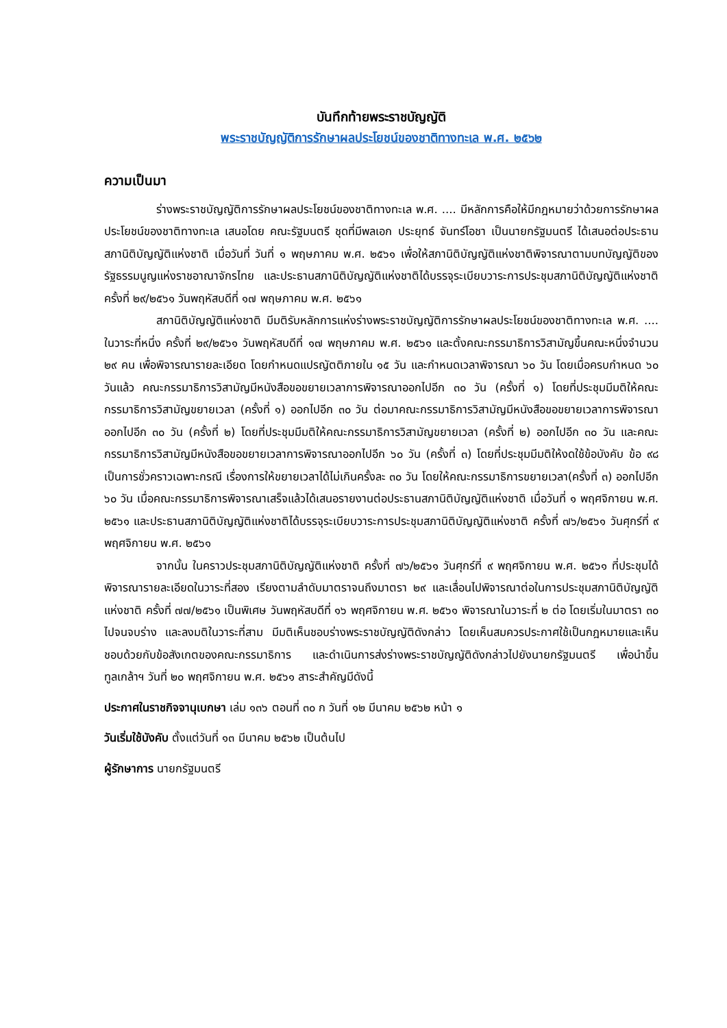บันทึกท้ายพระราชบัญญัติ
พระราชบัญญัติการรักษาผลประโยชน์ของชาติทางทะเล พ.ศ. ๒๕๖๒
ความเป็นมา
ร่างพระราชบัญญัติการรักษาผลประโยชน์ของชาติทางทะเล พ.ศ. .... มีหลักการคือให้มีกฎหมายว่าด้วยการรักษาผลประโยชน์ของชาติทางทะเล เสนอโดย คณะรัฐมนตรี ชุดที่มีพลเอก ประยุทธ์ จันทร์โอชา เป็นนายกรัฐมนตรี ได้เสนอต่อประธานสภานิติบัญญัติแห่งชาติ เมื่อวันที่ วันที่ ๑ พฤษภาคม พ.ศ. ๒๕๖๑ เพื่อให้สภานิติบัญญัติแห่งชาติพิจารณาตามบทบัญญัติของรัฐธรรมนูญแห่งราชอาณาจักรไทย และประธานสภานิติบัญญัติแห่งชาติได้บรรจุระเบียบวาระการประชุมสภานิติบัญญัติแห่งชาติ ครั้งที่ ๒๙/๒๕๖๑ วันพฤหัสบดีที่ ๑๗ พฤษภาคม พ.ศ. ๒๕๖๑
สภานิติบัญญัติแห่งชาติ มีมติรับหลักการแห่งร่างพระราชบัญญัติการรักษาผลประโยชน์ของชาติทางทะเล พ.ศ. .... ในวาระที่หนึ่ง ครั้งที่ ๒๙/๒๕๖๑ วันพฤหัสบดีที่ ๑๗ พฤษภาคม พ.ศ. ๒๕๖๑ และตั้งคณะกรรมาธิการวิสามัญขึ้นคณะหนึ่งจำนวน ๒๙ คน เพื่อพิจารณารายละเอียด โดยกำหนดแปรญัตติภายใน ๑๕ วัน และกำหนดเวลาพิจารณา ๖๐ วัน โดยเมื่อครบกำหนด ๖๐ วันแล้ว คณะกรรมาธิการวิสามัญมีหนังสือขอขยายเวลาการพิจารณาออกไปอีก ๓๐ วัน (ครั้งที่ ๑) โดยที่ประชุมมีมติให้คณะกรรมาธิการวิสามัญขยายเวลา (ครั้งที่ ๑) ออกไปอีก ๓๐ วัน ต่อมาคณะกรรมาธิการวิสามัญมีหนังสือขอขยายเวลาการพิจารณาออกไปอีก ๓๐ วัน (ครั้งที่ ๒) โดยที่ประชุมมีมติให้คณะกรรมาธิการวิสามัญขยายเวลา (ครั้งที่ ๒) ออกไปอีก ๓๐ วัน และคณะกรรมาธิการวิสามัญมีหนังสือขอขยายเวลาการพิจารณาออกไปอีก ๖๐ วัน (ครั้งที่ ๓) โดยที่ประชุมมีมติให้งดใช้ข้อบังคับ ข้อ ๙๘ เป็นการชั่วคราวเฉพาะกรณี เรื่องการให้ขยายเวลาได้ไม่เกินครั้งละ ๓๐ วัน โดยให้คณะกรรมาธิการขยายเวลา(ครั้งที่ ๓) ออกไปอีก ๖๐ วัน เมื่อคณะกรรมาธิการพิจารณาเสร็จแล้วได้เสนอรายงานต่อประธานสภานิติบัญญัติแห่งชาติ เมื่อวันที่ ๑ พฤศจิกายน พ.ศ. ๒๕๖๑ และประธานสภานิติบัญญัติแห่งชาติได้บรรจุระเบียบวาระการประชุมสภานิติบัญญัติแห่งชาติ ครั้งที่ ๗๖/๒๕๖๑ วันศุกร์ที่ ๙ พฤศจิกายน พ.ศ. ๒๕๖๑
จากนั้น ในคราวประชุมสภานิติบัญญัติแห่งชาติ ครั้งที่ ๗๖/๒๕๖๑ วันศุกร์ที่ ๙ พฤศจิกายน พ.ศ. ๒๕๖๑ ที่ประชุมได้พิจารณารายละเอียดในวาระที่สอง เรียงตามลำดับมาตราจนถึงมาตรา ๒๙ และเลื่อนไปพิจารณาต่อในการประชุมสภานิติบัญญัติแห่งชาติ ครั้งที่ ๗๗/๒๕๖๑ เป็นพิเศษ วันพฤหัสบดีที่ ๑๖ พฤศจิกายน พ.ศ. ๒๕๖๑ พิจารณาในวาระที่ ๒ ต่อ โดยเริ่มในมาตรา ๓๐ ไปจนจบร่าง และลงมติในวาระที่สาม มีมติเห็นชอบร่างพระราชบัญญัติดังกล่าว โดยเห็นสมควรประกาศใช้เป็นกฎหมายและเห็นชอบด้วยกับข้อสังเกตของคณะกรรมาธิการ และดำเนินการส่งร่างพระราชบัญญัติดังกล่าวไปยังนายกรัฐมนตรี เพื่อนำขึ้นทูลเกล้าฯ วันที่ ๒๐ พฤศจิกายน พ.ศ. ๒๕๖๑ สาระสำคัญมีดังนี้
ประกาศในราชกิจจานุเบกษา เล่ม ๑๓๖ ตอนที่ ๓๐ ก วันที่ ๑๒ มีนาคม ๒๕๖๒ หน้า ๑
วันเริ่มใช้บังคับ ตั้งแต่วันที่ ๑๓ มีนาคม ๒๕๖๒ เป็นต้นไป
ผู้รักษาการ นายกรัฐมนตรี